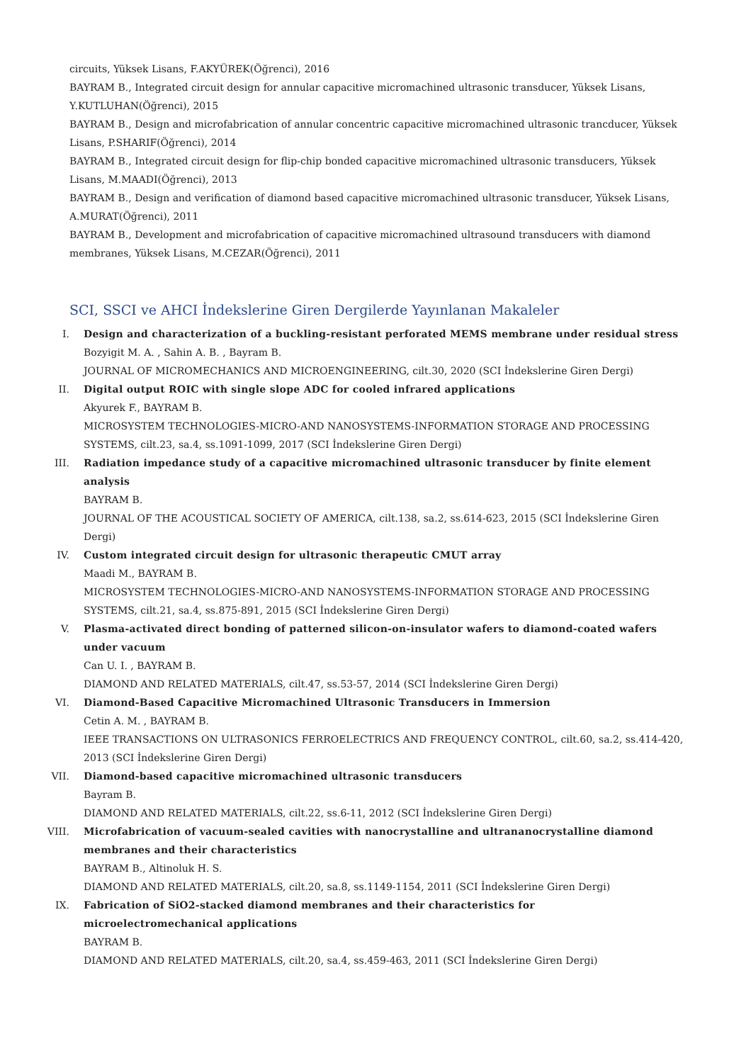circuits, Yüksek Lisans, F.AKYÜREK(Öğrenci), 2016
BAYRAM B., Integrated circuit design for annular capacitive micromachined ultrasonic transducer, Yüksek Lisans, Y.KUTLUHAN(Öğrenci), 2015
BAYRAM B., Design and microfabrication of annular concentric capacitive micromachined ultrasonic trancducer, Yüksek Lisans, P.SHARIF(Öğrenci), 2014
BAYRAM B., Integrated circuit design for flip-chip bonded capacitive micromachined ultrasonic transducers, Yüksek Lisans, M.MAADI(Öğrenci), 2013
BAYRAM B., Design and verification of diamond based capacitive micromachined ultrasonic transducer, Yüksek Lisans, A.MURAT(Öğrenci), 2011
BAYRAM B., Development and microfabrication of capacitive micromachined ultrasound transducers with diamond membranes, Yüksek Lisans, M.CEZAR(Öğrenci), 2011
SCI, SSCI ve AHCI İndekslerine Giren Dergilerde Yayınlanan Makaleler
I. Design and characterization of a buckling-resistant perforated MEMS membrane under residual stress
Bozyigit M. A. , Sahin A. B. , Bayram B.
JOURNAL OF MICROMECHANICS AND MICROENGINEERING, cilt.30, 2020 (SCI İndekslerine Giren Dergi)
II. Digital output ROIC with single slope ADC for cooled infrared applications
Akyurek F., BAYRAM B.
MICROSYSTEM TECHNOLOGIES-MICRO-AND NANOSYSTEMS-INFORMATION STORAGE AND PROCESSING SYSTEMS, cilt.23, sa.4, ss.1091-1099, 2017 (SCI İndekslerine Giren Dergi)
III. Radiation impedance study of a capacitive micromachined ultrasonic transducer by finite element analysis
BAYRAM B.
JOURNAL OF THE ACOUSTICAL SOCIETY OF AMERICA, cilt.138, sa.2, ss.614-623, 2015 (SCI İndekslerine Giren Dergi)
IV. Custom integrated circuit design for ultrasonic therapeutic CMUT array
Maadi M., BAYRAM B.
MICROSYSTEM TECHNOLOGIES-MICRO-AND NANOSYSTEMS-INFORMATION STORAGE AND PROCESSING SYSTEMS, cilt.21, sa.4, ss.875-891, 2015 (SCI İndekslerine Giren Dergi)
V. Plasma-activated direct bonding of patterned silicon-on-insulator wafers to diamond-coated wafers under vacuum
Can U. I. , BAYRAM B.
DIAMOND AND RELATED MATERIALS, cilt.47, ss.53-57, 2014 (SCI İndekslerine Giren Dergi)
VI. Diamond-Based Capacitive Micromachined Ultrasonic Transducers in Immersion
Cetin A. M. , BAYRAM B.
IEEE TRANSACTIONS ON ULTRASONICS FERROELECTRICS AND FREQUENCY CONTROL, cilt.60, sa.2, ss.414-420, 2013 (SCI İndekslerine Giren Dergi)
VII. Diamond-based capacitive micromachined ultrasonic transducers
Bayram B.
DIAMOND AND RELATED MATERIALS, cilt.22, ss.6-11, 2012 (SCI İndekslerine Giren Dergi)
VIII. Microfabrication of vacuum-sealed cavities with nanocrystalline and ultrananocrystalline diamond membranes and their characteristics
BAYRAM B., Altinoluk H. S.
DIAMOND AND RELATED MATERIALS, cilt.20, sa.8, ss.1149-1154, 2011 (SCI İndekslerine Giren Dergi)
IX. Fabrication of SiO2-stacked diamond membranes and their characteristics for
microelectromechanical applications
BAYRAM B.
DIAMOND AND RELATED MATERIALS, cilt.20, sa.4, ss.459-463, 2011 (SCI İndekslerine Giren Dergi)